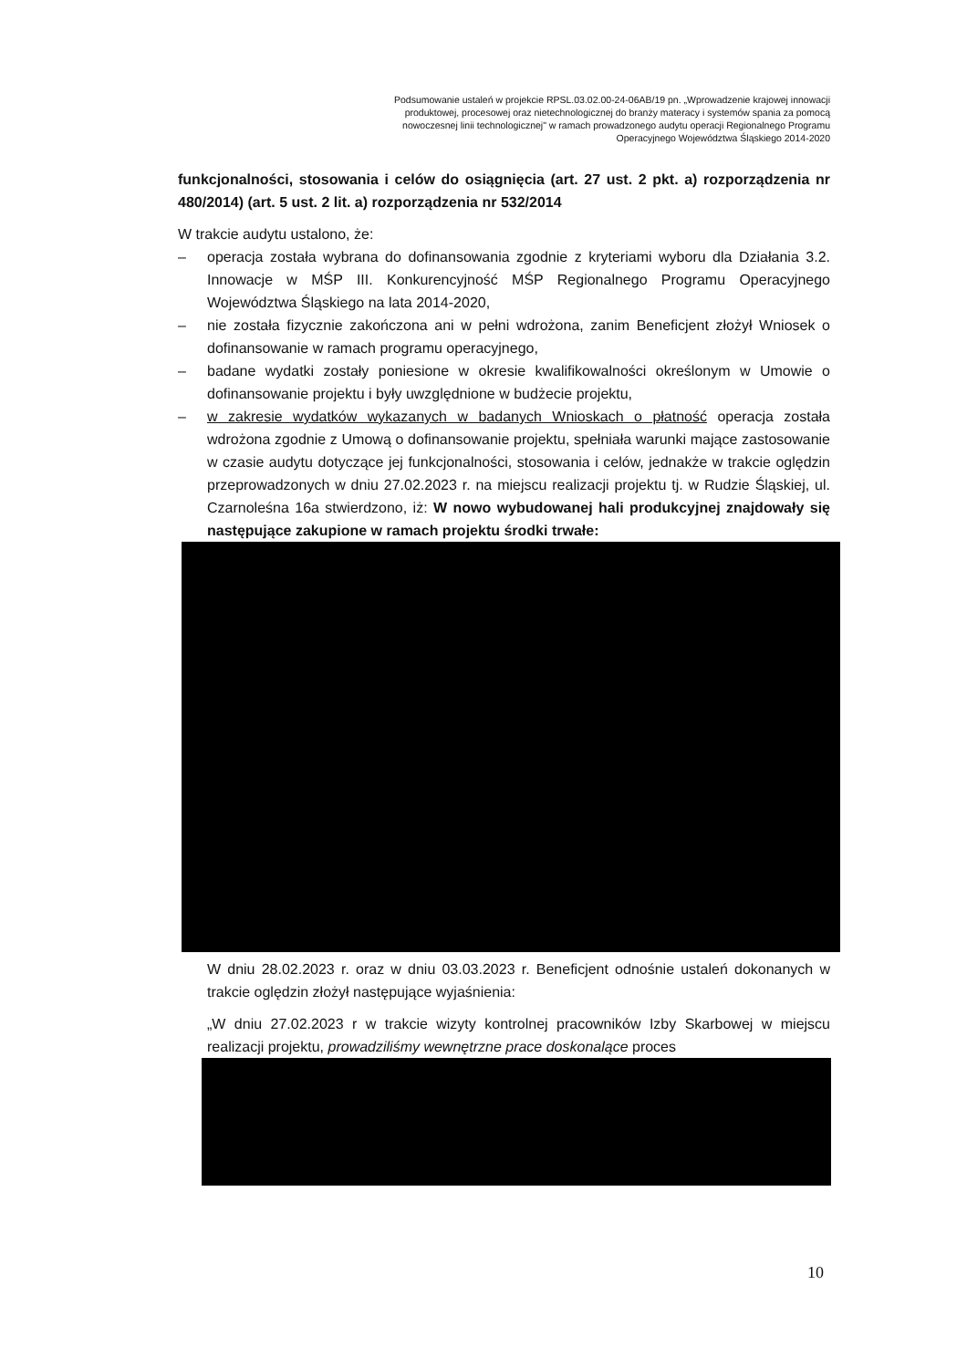Podsumowanie ustaleń w projekcie RPSL.03.02.00-24-06AB/19 pn. „Wprowadzenie krajowej innowacji produktowej, procesowej oraz nietechnologicznej do branży materacy i systemów spania za pomocą nowoczesnej linii technologicznej" w ramach prowadzonego audytu operacji Regionalnego Programu Operacyjnego Województwa Śląskiego 2014-2020
funkcjonalności, stosowania i celów do osiągnięcia (art. 27 ust. 2 pkt. a) rozporządzenia nr 480/2014) (art. 5 ust. 2 lit. a) rozporządzenia nr 532/2014
W trakcie audytu ustalono, że:
– operacja została wybrana do dofinansowania zgodnie z kryteriami wyboru dla Działania 3.2. Innowacje w MŚP III. Konkurencyjność MŚP Regionalnego Programu Operacyjnego Województwa Śląskiego na lata 2014-2020,
– nie została fizycznie zakończona ani w pełni wdrożona, zanim Beneficjent złożył Wniosek o dofinansowanie w ramach programu operacyjnego,
– badane wydatki zostały poniesione w okresie kwalifikowalności określonym w Umowie o dofinansowanie projektu i były uwzględnione w budżecie projektu,
– w zakresie wydatków wykazanych w badanych Wnioskach o płatność operacja została wdrożona zgodnie z Umową o dofinansowanie projektu, spełniała warunki mające zastosowanie w czasie audytu dotyczące jej funkcjonalności, stosowania i celów, jednakże w trakcie oględzin przeprowadzonych w dniu 27.02.2023 r. na miejscu realizacji projektu tj. w Rudzie Śląskiej, ul. Czarnoleśna 16a stwierdzono, iż: W nowo wybudowanej hali produkcyjnej znajdowały się następujące zakupione w ramach projektu środki trwałe:
W dniu 28.02.2023 r. oraz w dniu 03.03.2023 r. Beneficjent odnośnie ustaleń dokonanych w trakcie oględzin złożył następujące wyjaśnienia:
„W dniu 27.02.2023 r w trakcie wizyty kontrolnej pracowników Izby Skarbowej w miejscu realizacji projektu, prowadziliśmy wewnętrzne prace doskonalące proces
10